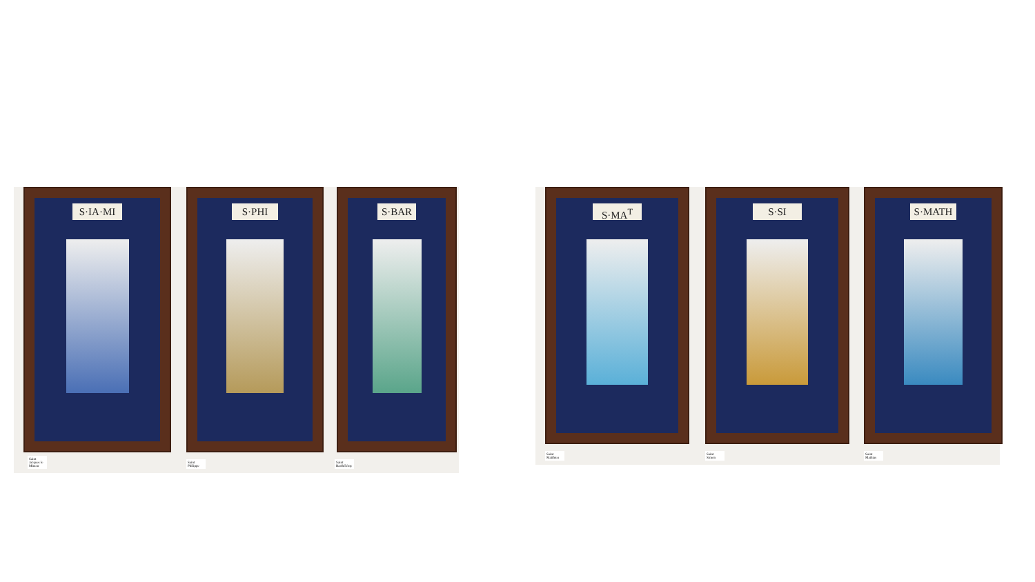S·IA·MI S·PHI S·BAR
Saint Jacques le Mineur
Saint Philippe
Saint Barthélémy
S·MA<sup>T</sup> S·SI S·MATH
Saint Matthieu
Saint Simon
Saint Mathias